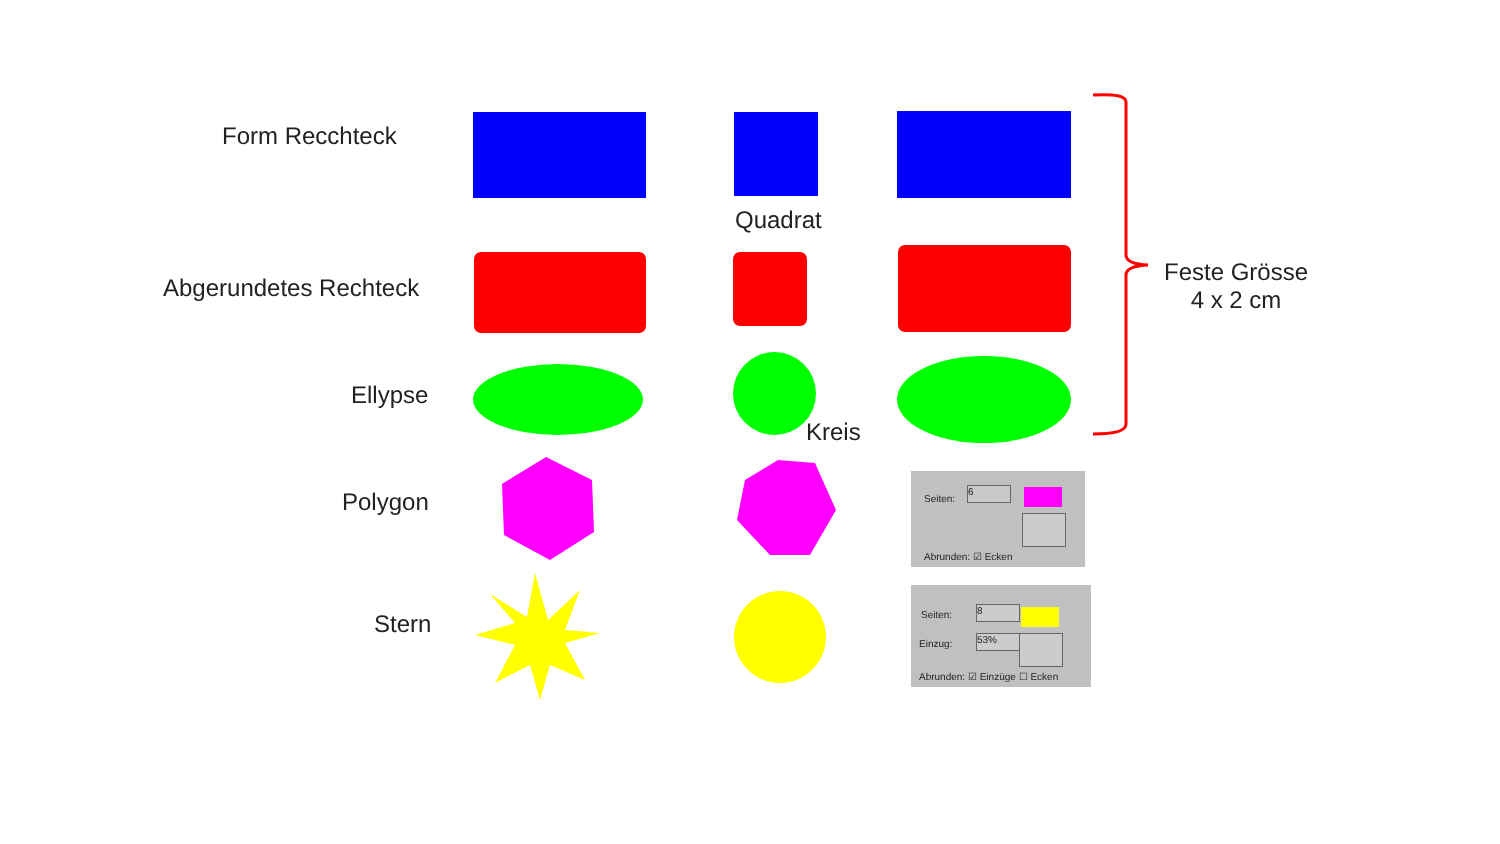Form Recchteck
Abgerundetes Rechteck
Ellypse
Polygon
Stern
Quadrat
Kreis
Feste Grösse
4 x 2 cm
Seiten:
6
Abrunden: ☑ Ecken
Seiten: 8
Einzug: 53%
Abrunden: ☑ Einzüge ☐ Ecken